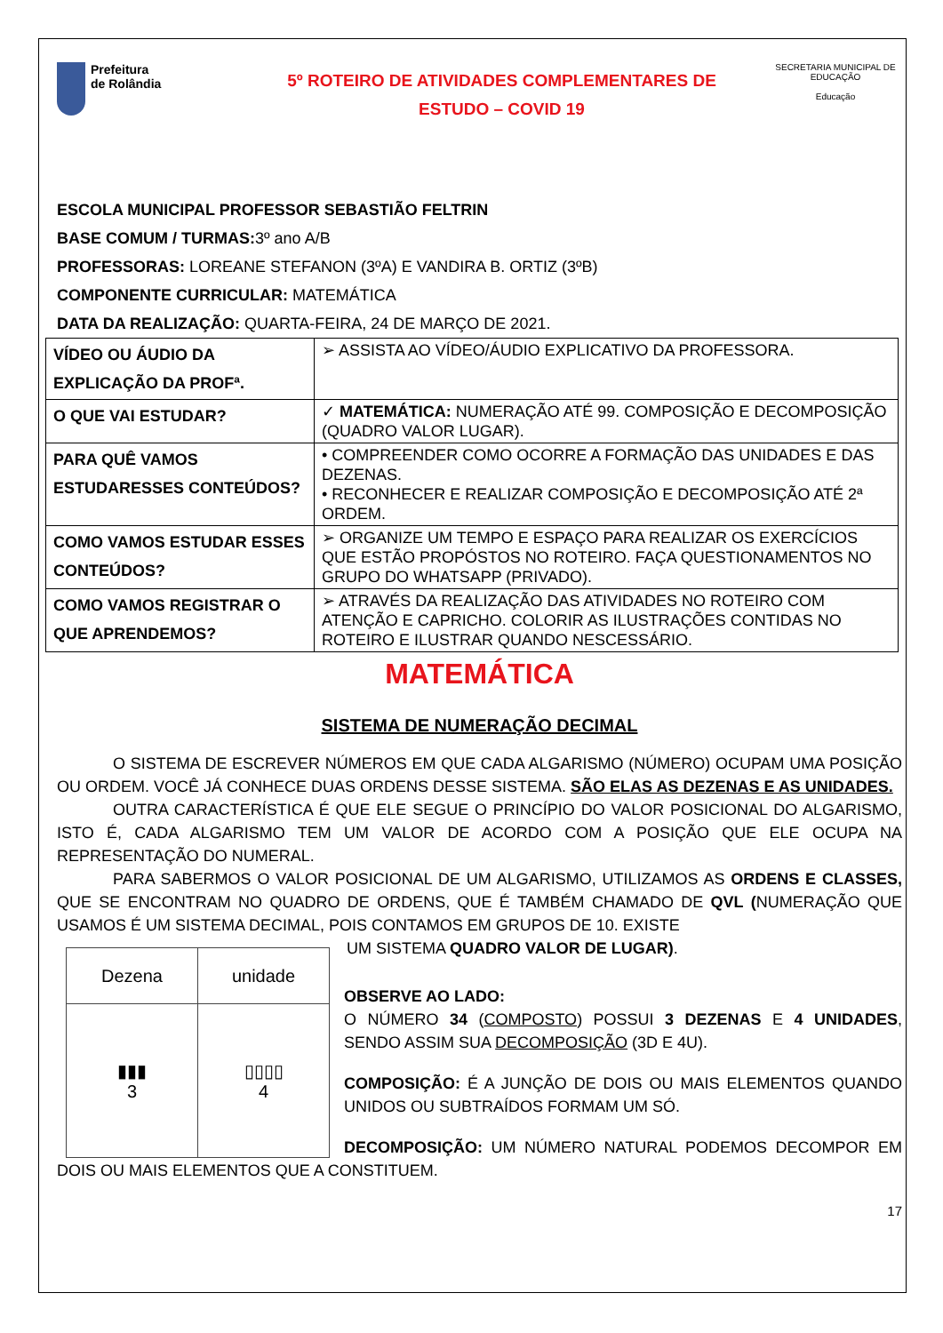Prefeitura
de Rolândia
5º ROTEIRO DE ATIVIDADES COMPLEMENTARES DE
ESTUDO – COVID 19
SECRETARIA MUNICIPAL DE EDUCAÇÃO
Educação
ESCOLA MUNICIPAL PROFESSOR SEBASTIÃO FELTRIN
BASE COMUM / TURMAS: 3º ano A/B
PROFESSORAS: LOREANE STEFANON (3ºA) E VANDIRA B. ORTIZ (3ºB)
COMPONENTE CURRICULAR: MATEMÁTICA
DATA DA REALIZAÇÃO: QUARTA-FEIRA, 24 DE MARÇO DE 2021.
| VÍDEO OU ÁUDIO DA EXPLICAÇÃO DA PROFª. | ➢ ASSISTA AO VÍDEO/ÁUDIO EXPLICATIVO DA PROFESSORA. |
| O QUE VAI ESTUDAR? | ✓ MATEMÁTICA: NUMERAÇÃO ATÉ 99. COMPOSIÇÃO E DECOMPOSIÇÃO (QUADRO VALOR LUGAR). |
| PARA QUÊ VAMOS ESTUDARESSES CONTEÚDOS? | • COMPREENDER COMO OCORRE A FORMAÇÃO DAS UNIDADES E DAS DEZENAS. • RECONHECER E REALIZAR COMPOSIÇÃO E DECOMPOSIÇÃO ATÉ 2ª ORDEM. |
| COMO VAMOS ESTUDAR ESSES CONTEÚDOS? | ➢ ORGANIZE UM TEMPO E ESPAÇO PARA REALIZAR OS EXERCÍCIOS QUE ESTÃO PROPÓSTOS NO ROTEIRO. FAÇA QUESTIONAMENTOS NO GRUPO DO WHATSAPP (PRIVADO). |
| COMO VAMOS REGISTRAR O QUE APRENDEMOS? | ➢ ATRAVÉS DA REALIZAÇÃO DAS ATIVIDADES NO ROTEIRO COM ATENÇÃO E CAPRICHO. COLORIR AS ILUSTRAÇÕES CONTIDAS NO ROTEIRO E ILUSTRAR QUANDO NESCESSÁRIO. |
MATEMÁTICA
SISTEMA DE NUMERAÇÃO DECIMAL
O SISTEMA DE ESCREVER NÚMEROS EM QUE CADA ALGARISMO (NÚMERO) OCUPAM UMA POSIÇÃO OU ORDEM. VOCÊ JÁ CONHECE DUAS ORDENS DESSE SISTEMA. SÃO ELAS AS DEZENAS E AS UNIDADES.
OUTRA CARACTERÍSTICA É QUE ELE SEGUE O PRINCÍPIO DO VALOR POSICIONAL DO ALGARISMO, ISTO É, CADA ALGARISMO TEM UM VALOR DE ACORDO COM A POSIÇÃO QUE ELE OCUPA NA REPRESENTAÇÃO DO NUMERAL.
PARA SABERMOS O VALOR POSICIONAL DE UM ALGARISMO, UTILIZAMOS AS ORDENS E CLASSES, QUE SE ENCONTRAM NO QUADRO DE ORDENS, QUE É TAMBÉM CHAMADO DE QVL (NUMERAÇÃO QUE USAMOS É UM SISTEMA DECIMAL, POIS CONTAMOS EM GRUPOS DE 10. EXISTE
| Dezena | unidade |
| ▮▮▮ 3 | ▯▯▯▯ 4 |
UM SISTEMA QUADRO VALOR DE LUGAR).
OBSERVE AO LADO:
O NÚMERO 34 (COMPOSTO) POSSUI 3 DEZENAS E 4 UNIDADES, SENDO ASSIM SUA DECOMPOSIÇÃO (3D E 4U).
COMPOSIÇÃO: É A JUNÇÃO DE DOIS OU MAIS ELEMENTOS QUANDO UNIDOS OU SUBTRAÍDOS FORMAM UM SÓ.
DECOMPOSIÇÃO: UM NÚMERO NATURAL PODEMOS DECOMPOR EM DOIS OU MAIS ELEMENTOS QUE A CONSTITUEM.
17